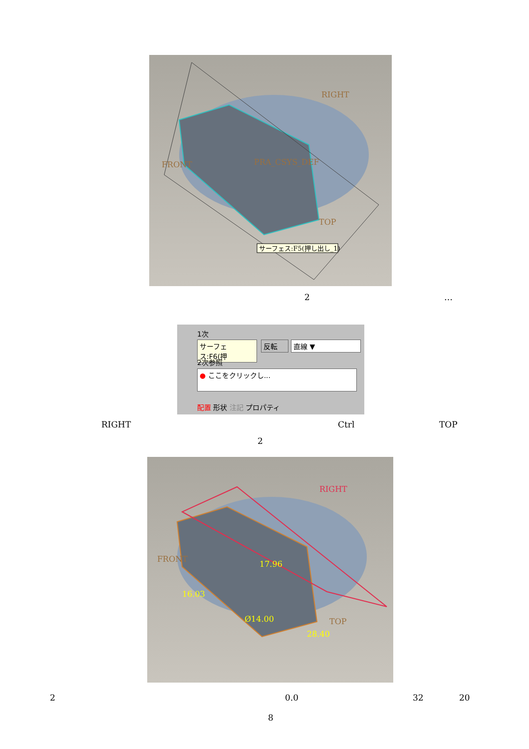RIGHT
FRONT
PRA_CSYS_DEF
TOP
サーフェス:F5(押し出し_1)
2 …
1次
サーフェス:F6(押
反転 直線 ▼
2次参照
● ここをクリックし...
配置 形状 注記 プロパティ
RIGHT Ctrl TOP
2
RIGHT
FRONT
17.96
16.03
Ø14.00
28.40
TOP
2 0.0 32 20
8